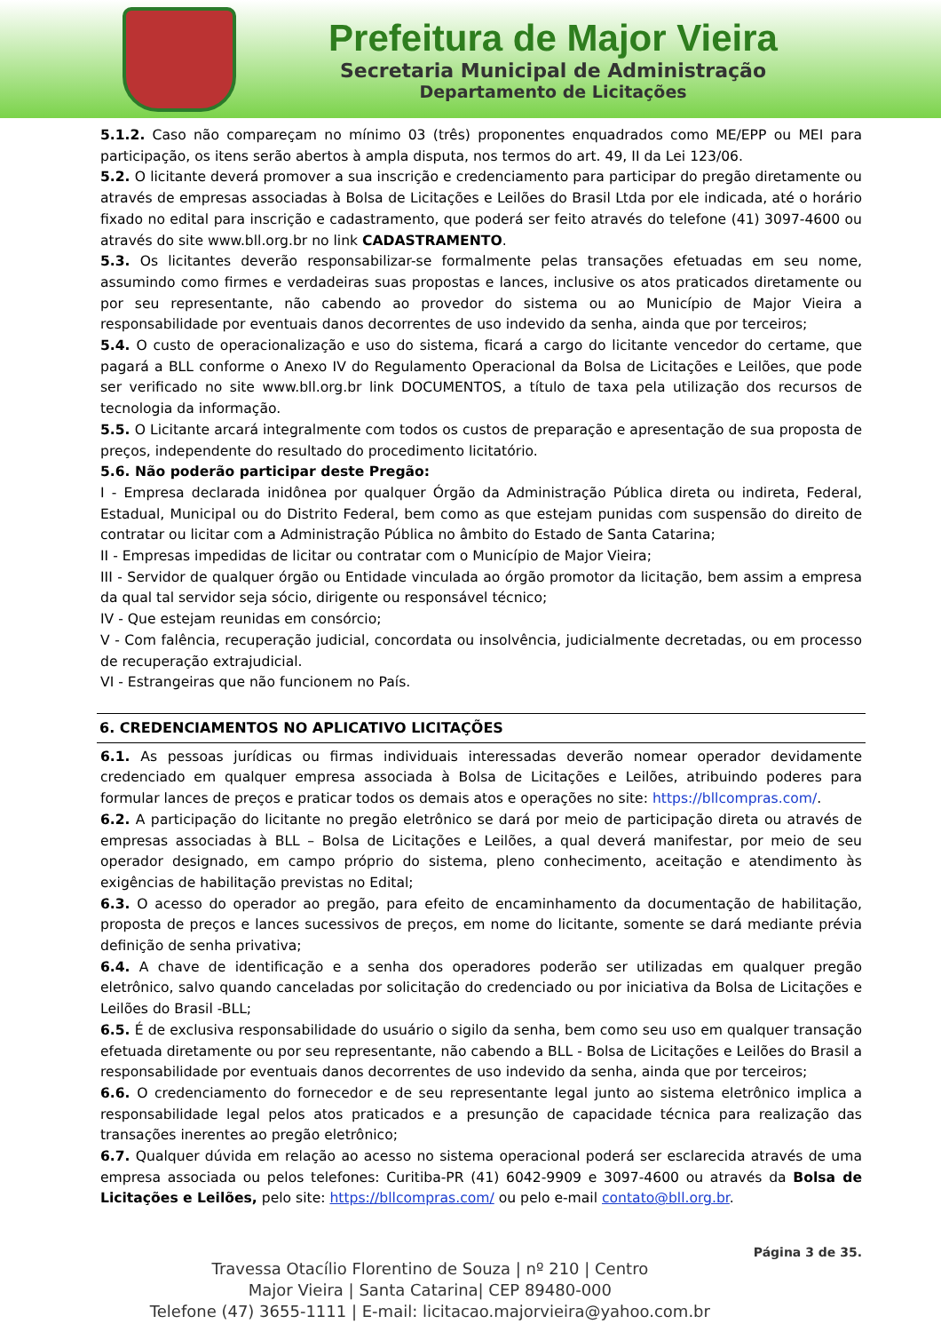Prefeitura de Major Vieira
Secretaria Municipal de Administração
Departamento de Licitações
5.1.2. Caso não compareçam no mínimo 03 (três) proponentes enquadrados como ME/EPP ou MEI para participação, os itens serão abertos à ampla disputa, nos termos do art. 49, II da Lei 123/06.
5.2. O licitante deverá promover a sua inscrição e credenciamento para participar do pregão diretamente ou através de empresas associadas à Bolsa de Licitações e Leilões do Brasil Ltda por ele indicada, até o horário fixado no edital para inscrição e cadastramento, que poderá ser feito através do telefone (41) 3097-4600 ou através do site www.bll.org.br no link CADASTRAMENTO.
5.3. Os licitantes deverão responsabilizar-se formalmente pelas transações efetuadas em seu nome, assumindo como firmes e verdadeiras suas propostas e lances, inclusive os atos praticados diretamente ou por seu representante, não cabendo ao provedor do sistema ou ao Município de Major Vieira a responsabilidade por eventuais danos decorrentes de uso indevido da senha, ainda que por terceiros;
5.4. O custo de operacionalização e uso do sistema, ficará a cargo do licitante vencedor do certame, que pagará a BLL conforme o Anexo IV do Regulamento Operacional da Bolsa de Licitações e Leilões, que pode ser verificado no site www.bll.org.br link DOCUMENTOS, a título de taxa pela utilização dos recursos de tecnologia da informação.
5.5. O Licitante arcará integralmente com todos os custos de preparação e apresentação de sua proposta de preços, independente do resultado do procedimento licitatório.
5.6. Não poderão participar deste Pregão:
I - Empresa declarada inidônea por qualquer Órgão da Administração Pública direta ou indireta, Federal, Estadual, Municipal ou do Distrito Federal, bem como as que estejam punidas com suspensão do direito de contratar ou licitar com a Administração Pública no âmbito do Estado de Santa Catarina;
II - Empresas impedidas de licitar ou contratar com o Município de Major Vieira;
III - Servidor de qualquer órgão ou Entidade vinculada ao órgão promotor da licitação, bem assim a empresa da qual tal servidor seja sócio, dirigente ou responsável técnico;
IV - Que estejam reunidas em consórcio;
V - Com falência, recuperação judicial, concordata ou insolvência, judicialmente decretadas, ou em processo de recuperação extrajudicial.
VI - Estrangeiras que não funcionem no País.
6. CREDENCIAMENTOS NO APLICATIVO LICITAÇÕES
6.1. As pessoas jurídicas ou firmas individuais interessadas deverão nomear operador devidamente credenciado em qualquer empresa associada à Bolsa de Licitações e Leilões, atribuindo poderes para formular lances de preços e praticar todos os demais atos e operações no site: https://bllcompras.com/.
6.2. A participação do licitante no pregão eletrônico se dará por meio de participação direta ou através de empresas associadas à BLL – Bolsa de Licitações e Leilões, a qual deverá manifestar, por meio de seu operador designado, em campo próprio do sistema, pleno conhecimento, aceitação e atendimento às exigências de habilitação previstas no Edital;
6.3. O acesso do operador ao pregão, para efeito de encaminhamento da documentação de habilitação, proposta de preços e lances sucessivos de preços, em nome do licitante, somente se dará mediante prévia definição de senha privativa;
6.4. A chave de identificação e a senha dos operadores poderão ser utilizadas em qualquer pregão eletrônico, salvo quando canceladas por solicitação do credenciado ou por iniciativa da Bolsa de Licitações e Leilões do Brasil -BLL;
6.5. É de exclusiva responsabilidade do usuário o sigilo da senha, bem como seu uso em qualquer transação efetuada diretamente ou por seu representante, não cabendo a BLL - Bolsa de Licitações e Leilões do Brasil a responsabilidade por eventuais danos decorrentes de uso indevido da senha, ainda que por terceiros;
6.6. O credenciamento do fornecedor e de seu representante legal junto ao sistema eletrônico implica a responsabilidade legal pelos atos praticados e a presunção de capacidade técnica para realização das transações inerentes ao pregão eletrônico;
6.7. Qualquer dúvida em relação ao acesso no sistema operacional poderá ser esclarecida através de uma empresa associada ou pelos telefones: Curitiba-PR (41) 6042-9909 e 3097-4600 ou através da Bolsa de Licitações e Leilões, pelo site: https://bllcompras.com/ ou pelo e-mail contato@bll.org.br.
Travessa Otacílio Florentino de Souza | nº 210 | Centro
Major Vieira | Santa Catarina| CEP 89480-000
Telefone (47) 3655-1111 | E-mail: licitacao.majorvieira@yahoo.com.br
Página 3 de 35.